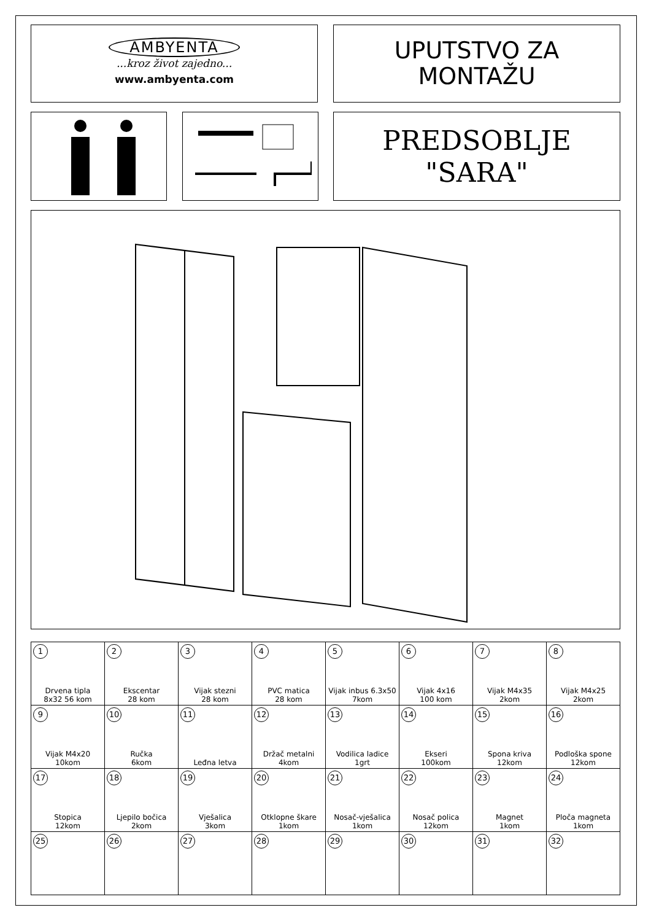AMBYENTA
...kroz život zajedno...
www.ambyenta.com
UPUTSTVO ZA
MONTAŽU
PREDSOBLJE
"SARA"
| 1 Drvena tipla 8x32 56 kom | 2 Ekscentar 28 kom | 3 Vijak stezni 28 kom | 4 PVC matica 28 kom | 5 Vijak inbus 6.3x50 7kom | 6 Vijak 4x16 100 kom | 7 Vijak M4x35 2kom | 8 Vijak M4x25 2kom |
| 9 Vijak M4x20 10kom | 10 Ručka 6kom | 11 Leđna letva | 12 Držač metalni 4kom | 13 Vodilica ladice 1grt | 14 Ekseri 100kom | 15 Spona kriva 12kom | 16 Podloška spone 12kom |
| 17 Stopica 12kom | 18 Ljepilo bočica 2kom | 19 Vješalica 3kom | 20 Otklopne škare 1kom | 21 Nosač-vješalica 1kom | 22 Nosač polica 12kom | 23 Magnet 1kom | 24 Ploča magneta 1kom |
| 25 | 26 | 27 | 28 | 29 | 30 | 31 | 32 |